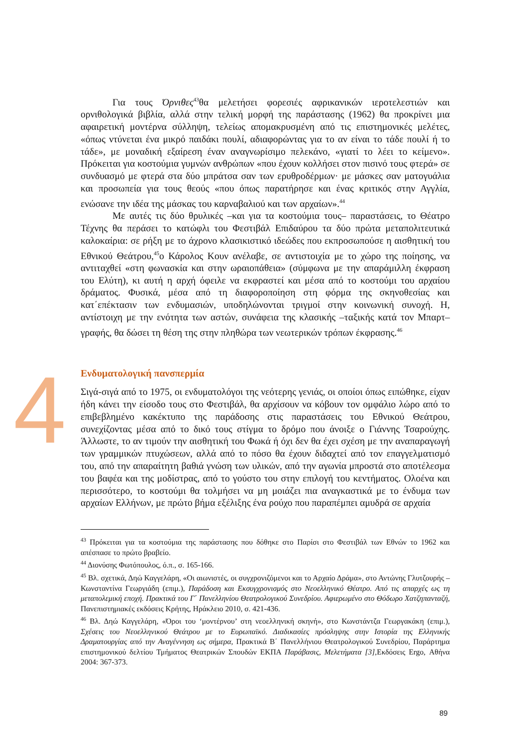Για τους Όρνιθες<sup>43</sup>θα μελετήσει φορεσιές αφρικανικών ιεροτελεστιών και ορνιθολογικά βιβλία, αλλά στην τελική μορφή της παράστασης (1962) θα προκρίνει μια αφαιρετική μοντέρνα σύλληψη, τελείως απομακρυσμένη από τις επιστημονικές μελέτες, «όπως ντύνεται ένα μικρό παιδάκι πουλί, αδιαφορώντας για το αν είναι το τάδε πουλί ή το τάδε», με μοναδική εξαίρεση έναν αναγνωρίσιμο πελεκάνο, «γιατί το λέει το κείμενο». Πρόκειται για κοστούμια γυμνών ανθρώπων «που έχουν κολλήσει στον πισινό τους φτερά» σε συνδυασμό με φτερά στα δύο μπράτσα σαν των ερυθροδέρμων· με μάσκες σαν ματογυάλια και προσωπεία για τους θεούς «που όπως παρατήρησε και ένας κριτικός στην Αγγλία, ενώσανε την ιδέα της μάσκας του καρναβαλιού και των αρχαίων».<sup>44</sup>
Με αυτές τις δύο θρυλικές –και για τα κοστούμια τους– παραστάσεις, το Θέατρο Τέχνης θα περάσει το κατώφλι του Φεστιβάλ Επιδαύρου τα δύο πρώτα μεταπολιτευτικά καλοκαίρια: σε ρήξη με το άχρονο κλασικιστικό ιδεώδες που εκπροσωπούσε η αισθητική του Εθνικού Θεάτρου,<sup>45</sup>ο Κάρολος Κουν ανέλαβε, σε αντιστοιχία με το χώρο της ποίησης, να αντιταχθεί «στη φωνασκία και στην ωραιοπάθεια» (σύμφωνα με την απαράμιλλη έκφραση του Ελύτη), κι αυτή η αρχή όφειλε να εκφραστεί και μέσα από το κοστούμι του αρχαίου δράματος. Φυσικά, μέσα από τη διαφοροποίηση στη φόρμα της σκηνοθεσίας και κατ΄επέκτασιν των ενδυμασιών, υποδηλώνονται τριγμοί στην κοινωνική συνοχή. Η, αντίστοιχη με την ενότητα των αστών, συνάφεια της κλασικής –ταξικής κατά τον Μπαρτ– γραφής, θα δώσει τη θέση της στην πληθώρα των νεωτερικών τρόπων έκφρασης.<sup>46</sup>
4
Ενδυματολογική πανσπερμία
Σιγά-σιγά από το 1975, οι ενδυματολόγοι της νεότερης γενιάς, οι οποίοι όπως ειπώθηκε, είχαν ήδη κάνει την είσοδο τους στο Φεστιβάλ, θα αρχίσουν να κόβουν τον ομφάλιο λώρο από το επιβεβλημένο κακέκτυπο της παράδοσης στις παραστάσεις του Εθνικού Θεάτρου, συνεχίζοντας μέσα από το δικό τους στίγμα το δρόμο που άνοιξε ο Γιάννης Τσαρούχης. Άλλωστε, το αν τιμούν την αισθητική του Φωκά ή όχι δεν θα έχει σχέση με την αναπαραγωγή των γραμμικών πτυχώσεων, αλλά από το πόσο θα έχουν διδαχτεί από τον επαγγελματισμό του, από την απαραίτητη βαθιά γνώση των υλικών, από την αγωνία μπροστά στο αποτέλεσμα του βαφέα και της μοδίστρας, από το γούστο του στην επιλογή του κεντήματος. Ολοένα και περισσότερο, το κοστούμι θα τολμήσει να μη μοιάζει πια αναγκαστικά με το ένδυμα των αρχαίων Ελλήνων, με πρώτο βήμα εξέλιξης ένα ρούχο που παραπέμπει αμυδρά σε αρχαία
<sup>43</sup> Πρόκειται για τα κοστούμια της παράστασης που δόθηκε στο Παρίσι στο Φεστιβάλ των Εθνών το 1962 και απέσπασε το πρώτο βραβείο.
<sup>44</sup> Διονύσης Φωτόπουλος, ό.π., σ. 165-166.
<sup>45</sup> Βλ. σχετικά, Δηώ Καγγελάρη, «Οι αιωνιστές, οι συγχρονιζόμενοι και το Αρχαίο Δράμα», στο Αντώνης Γλυτζουρής – Κωνσταντίνα Γεωργιάδη (επιμ.), Παράδοση και Εκσυγχρονισμός στο Νεοελληνικό Θέατρο. Από τις απαρχές ως τη μεταπολεμική εποχή. Πρακτικά του Γ΄ Πανελληνίου Θεατρολογικού Συνεδρίου. Αφιερωμένο στο Θόδωρο Χατζηπανταζή, Πανεπιστημιακές εκδόσεις Κρήτης, Ηράκλειο 2010, σ. 421-436.
<sup>46</sup> Βλ. Δηώ Καγγελάρη, «Όροι του ‘μοντέρνου’ στη νεοελληνική σκηνή», στο Κωνστάντζα Γεωργακάκη (επιμ.), Σχέσεις του Νεοελληνικού Θεάτρου με το Ευρωπαϊκό. Διαδικασίες πρόσληψης στην Ιστορία της Ελληνικής Δραματουργίας από την Αναγέννηση ως σήμερα, Πρακτικά Β΄ Πανελλήνιου Θεατρολογικού Συνεδρίου, Παράρτημα επιστημονικού δελτίου Τμήματος Θεατρικών Σπουδών ΕΚΠΑ Παράβασις, Μελετήματα [3], Εκδόσεις Ergo, Αθήνα 2004: 367-373.
89